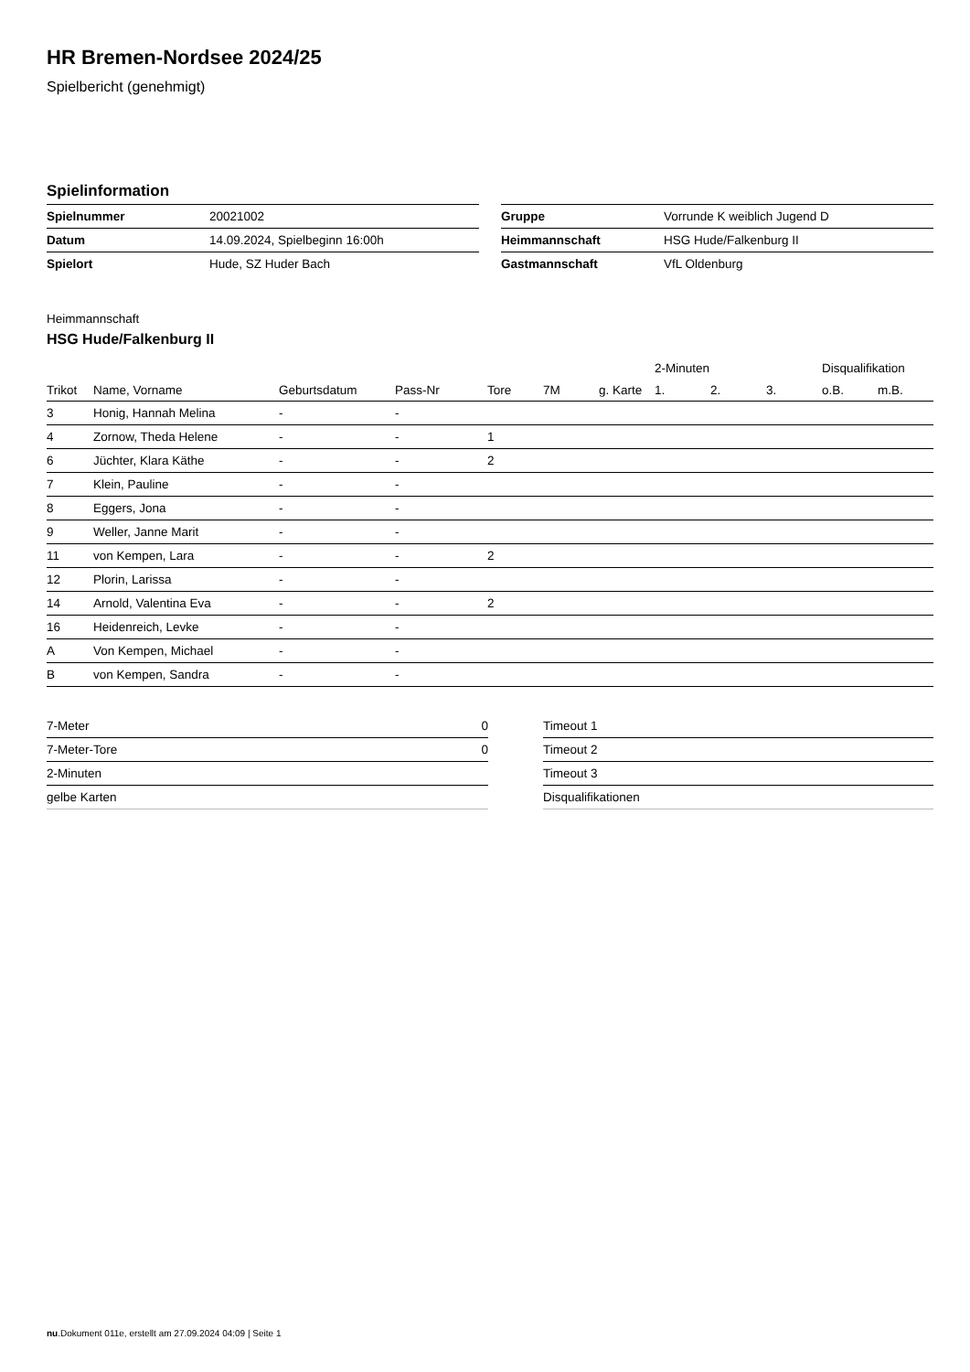HR Bremen-Nordsee 2024/25
Spielbericht (genehmigt)
Spielinformation
| Spielnummer | 20021002 |
| Datum | 14.09.2024, Spielbeginn 16:00h |
| Spielort | Hude, SZ Huder Bach |
| Gruppe | Vorrunde K weiblich Jugend D |
| Heimmannschaft | HSG Hude/Falkenburg II |
| Gastmannschaft | VfL Oldenburg |
Heimmannschaft
HSG Hude/Falkenburg II
| | | | | | | | 2-Minuten | | | Disqualifikation | |
| --- | --- | --- | --- | --- | --- | --- | --- | --- | --- | --- | --- |
| Trikot | Name, Vorname | Geburtsdatum | Pass-Nr | Tore | 7M | g. Karte | 1. | 2. | 3. | o.B. | m.B. |
| 3 | Honig, Hannah Melina | - | - | | | | | | | | |
| 4 | Zornow, Theda Helene | - | - | 1 | | | | | | | |
| 6 | Jüchter, Klara Käthe | - | - | 2 | | | | | | | |
| 7 | Klein, Pauline | - | - | | | | | | | | |
| 8 | Eggers, Jona | - | - | | | | | | | | |
| 9 | Weller, Janne Marit | - | - | | | | | | | | |
| 11 | von Kempen, Lara | - | - | 2 | | | | | | | |
| 12 | Plorin, Larissa | - | - | | | | | | | | |
| 14 | Arnold, Valentina Eva | - | - | 2 | | | | | | | |
| 16 | Heidenreich, Levke | - | - | | | | | | | | |
| A | Von Kempen, Michael | - | - | | | | | | | | |
| B | von Kempen, Sandra | - | - | | | | | | | | |
| 7-Meter | 0 |
| 7-Meter-Tore | 0 |
| 2-Minuten | |
| gelbe Karten | |
| Timeout 1 |
| Timeout 2 |
| Timeout 3 |
| Disqualifikationen |
nu.Dokument 011e, erstellt am 27.09.2024 04:09 | Seite 1